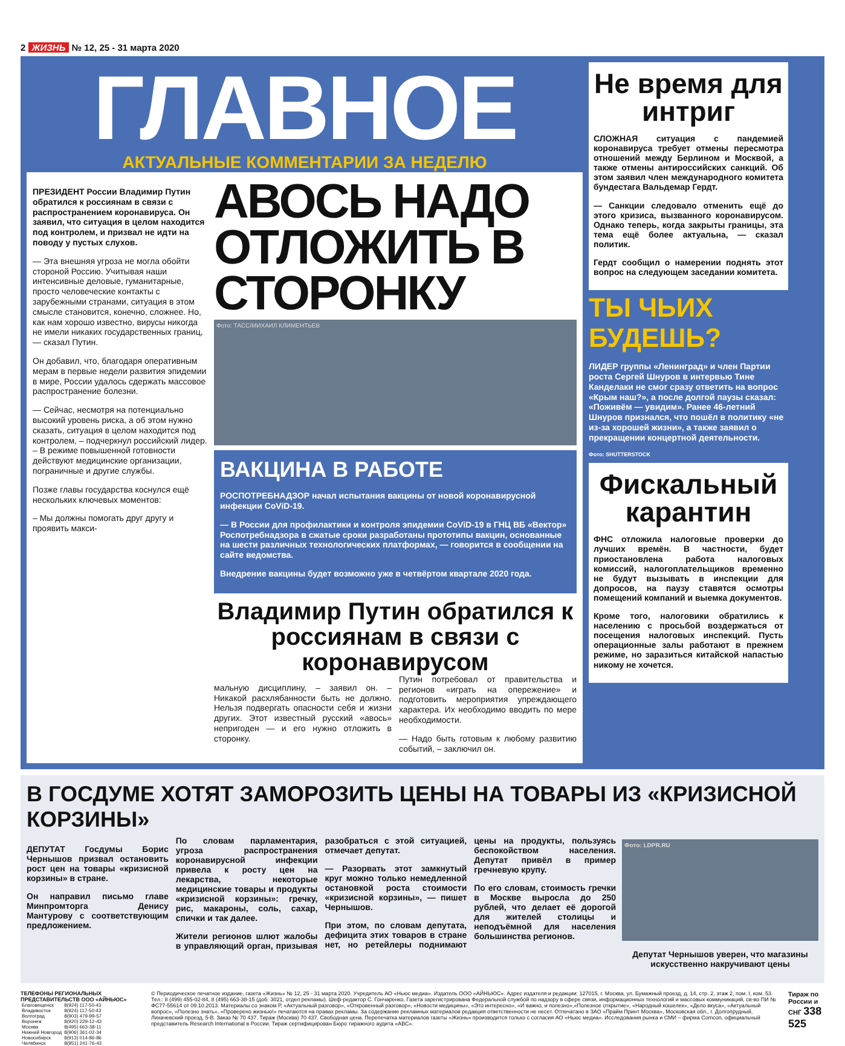2 ЖИЗНЬ № 12, 25 - 31 марта 2020
ГЛАВНОЕ
АКТУАЛЬНЫЕ КОММЕНТАРИИ ЗА НЕДЕЛЮ
ПРЕЗИДЕНТ России Владимир Путин обратился к россиянам в связи с распространением коронавируса. Он заявил, что ситуация в целом находится под контролем, и призвал не идти на поводу у пустых слухов.
— Эта внешняя угроза не могла обойти стороной Россию. Учитывая наши интенсивные деловые, гуманитарные, просто человеческие контакты с зарубежными странами, ситуация в этом смысле становится, конечно, сложнее. Но, как нам хорошо известно, вирусы никогда не имели никаких государственных границ, — сказал Путин.
Он добавил, что, благодаря оперативным мерам в первые недели развития эпидемии в мире, России удалось сдержать массовое распространение болезни.
— Сейчас, несмотря на потенциально высокий уровень риска, а об этом нужно сказать, ситуация в целом находится под контролем, – подчеркнул российский лидер. – В режиме повышенной готовности действуют медицинские организации, пограничные и другие службы.
Позже главы государства коснулся ещё нескольких ключевых моментов:
– Мы должны помогать друг другу и проявить макси-
АВОСЬ НАДО ОТЛОЖИТЬ В СТОРОНКУ
Фото: ТАСС/МИХАИЛ КЛИМЕНТЬЕВ
ВАКЦИНА В РАБОТЕ
РОСПОТРЕБНАДЗОР начал испытания вакцины от новой коронавирусной инфекции CoViD-19.
— В России для профилактики и контроля эпидемии CoViD-19 в ГНЦ ВБ «Вектор» Роспотребнадзора в сжатые сроки разработаны прототипы вакцин, основанные на шести различных технологических платформах, — говорится в сообщении на сайте ведомства.
Внедрение вакцины будет возможно уже в четвёртом квартале 2020 года.
Владимир Путин обратился к россиянам в связи с коронавирусом
мальную дисциплину, – заявил он. – Никакой расхлябанности быть не должно. Нельзя подвергать опасности себя и жизни других. Этот известный русский «авось» непригоден — и его нужно отложить в сторонку.
Путин потребовал от правительства и регионов «играть на опережение» и подготовить мероприятия упреждающего характера. Их необходимо вводить по мере необходимости.
— Надо быть готовым к любому развитию событий, – заключил он.
Не время для интриг
СЛОЖНАЯ ситуация с пандемией коронавируса требует отмены пересмотра отношений между Берлином и Москвой, а также отмены антироссийских санкций. Об этом заявил член международного комитета бундестага Вальдемар Гердт.
— Санкции следовало отменить ещё до этого кризиса, вызванного коронавирусом. Однако теперь, когда закрыты границы, эта тема ещё более актуальна, — сказал политик.
Гердт сообщил о намерении поднять этот вопрос на следующем заседании комитета.
ТЫ ЧЬИХ БУДЕШЬ?
ЛИДЕР группы «Ленинград» и член Партии роста Сергей Шнуров в интервью Тине Канделаки не смог сразу ответить на вопрос «Крым наш?», а после долгой паузы сказал: «Поживём — увидим». Ранее 46-летний Шнуров признался, что пошёл в политику «не из-за хорошей жизни», а также заявил о прекращении концертной деятельности.
Фото: SHUTTERSTOCK
Фискальный карантин
ФНС отложила налоговые проверки до лучших времён. В частности, будет приостановлена работа налоговых комиссий, налогоплательщиков временно не будут вызывать в инспекции для допросов, на паузу ставятся осмотры помещений компаний и выемка документов.
Кроме того, налоговики обратились к населению с просьбой воздержаться от посещения налоговых инспекций. Пусть операционные залы работают в прежнем режиме, но заразиться китайской напастью никому не хочется.
В ГОСДУМЕ ХОТЯТ ЗАМОРОЗИТЬ ЦЕНЫ НА ТОВАРЫ ИЗ «КРИЗИСНОЙ КОРЗИНЫ»
ДЕПУТАТ Госдумы Борис Чернышов призвал остановить рост цен на товары «кризисной корзины» в стране.
Он направил письмо главе Минпромторга Денису Мантурову с соответствующим предложением.
По словам парламентария, угроза распространения коронавирусной инфекции привела к росту цен на лекарства, некоторые медицинские товары и продукты «кризисной корзины»: гречку, рис, макароны, соль, сахар, спички и так далее.
Жители регионов шлют жалобы в управляющий орган, призывая разобраться с этой ситуацией, отмечает депутат.
— Разорвать этот замкнутый круг можно только немедленной остановкой роста стоимости «кризисной корзины», — пишет Чернышов.
При этом, по словам депутата, дефицита этих товаров в стране нет, но ретейлеры поднимают цены на продукты, пользуясь беспокойством населения. Депутат привёл в пример гречневую крупу.
По его словам, стоимость гречки в Москве выросла до 250 рублей, что делает её дорогой для жителей столицы и неподъёмной для населения большинства регионов.
Фото: LDPR.RU
Депутат Чернышов уверен, что магазины искусственно накручивают цены
ТЕЛЕФОНЫ РЕГИОНАЛЬНЫХ ПРЕДСТАВИТЕЛЬСТВ ООО «АЙНЬЮС»
| Благовещенск | 8(924) 117-50-43 |
| Владивосток | 8(924) 117-50-43 |
| Волгоград | 8(903) 479-99-57 |
| Воронеж | 8(920) 229-12-43 |
| Москва | 8(495) 663-38-11 |
| Нижний Новгород | 8(906) 361-02-34 |
| Новосибирск | 8(913) 014-86-86 |
| Челябинск | 8(951) 241-76-43 |
© Периодическое печатное издание, газета «Жизнь» № 12, 25 - 31 марта 2020. Учредитель АО «Ньюс медиа». Издатель ООО «АЙНЬЮС». Адрес издателя и редакции: 127015, г. Москва, ул. Бумажный проезд, д. 14, стр. 2, этаж 2, пом. I, ком. 53. Тел.: 8 (499) 455-02-84, 8 (495) 663-38-15 (доб. 3021, отдел рекламы). Шеф-редактор С. Гончаренко. Газета зарегистрирована Федеральной службой по надзору в сфере связи, информационных технологий и массовых коммуникаций, св-во ПИ № ФС77-55614 от 09.10.2013. Материалы со знаком Р, «Актуальный разговор», «Откровенный разговор», «Новости медицины», «Это интересно», «И важно, и полезно»,«Полезное открытие», «Народный кошелек», «Дело вкуса», «Актуальный вопрос», «Полезно знать», «Проверено жизнью!» печатаются на правах рекламы. За содержание рекламных материалов редакция ответственности не несет. Отпечатано в ЗАО «Прайм Принт Москва», Московская обл., г. Долгопрудный, Лихачевский проезд, 5-В. Заказ № 70 437. Тираж (Москва) 70 437. Свободная цена. Перепечатка материалов газеты «Жизнь» производится только с согласия АО «Ньюс медиа». Исследования рынка и СМИ – фирма Comcon, официальный представитель Research International в России. Тираж сертифицирован Бюро тиражного аудита «АВС».
Тираж по России и СНГ 338 525